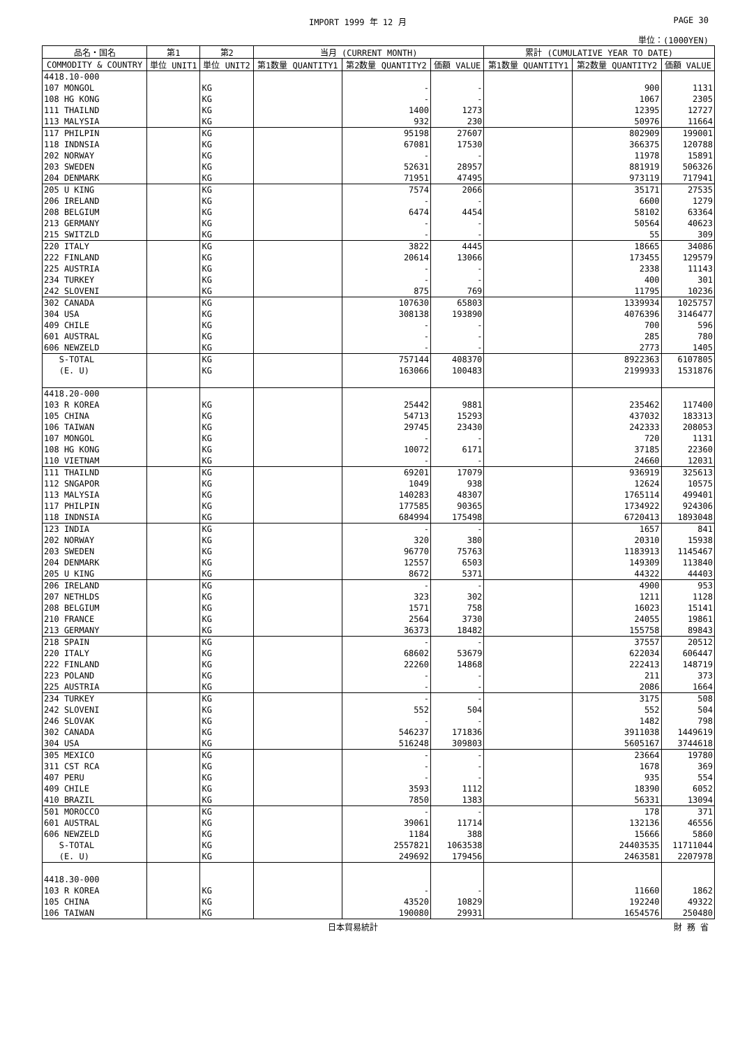IMPORT 1999 年 12 月 PAGE 30
単位：(1000YEN)
| 品名・国名 | 第1 | 第2 | 当月 (CURRENT MONTH) | | | 累計 (CUMULATIVE YEAR TO DATE) | | |
| --- | --- | --- | --- | --- | --- | --- | --- | --- |
| COMMODITY & COUNTRY | 単位 UNIT1 | 単位 UNIT2 | 第1数量 QUANTITY1 | 第2数量 QUANTITY2 | 価額 VALUE | 第1数量 QUANTITY1 | 第2数量 QUANTITY2 | 価額 VALUE |
| 4418.10-000 | | | | | | | | |
| 107 MONGOL | | KG | | - | - | | 900 | 1131 |
| 108 HG KONG | | KG | | - | - | | 1067 | 2305 |
| 111 THAILND | | KG | | 1400 | 1273 | | 12395 | 12727 |
| 113 MALYSIA | | KG | | 932 | 230 | | 50976 | 11664 |
| 117 PHILPIN | | KG | | 95198 | 27607 | | 802909 | 199001 |
| 118 INDNSIA | | KG | | 67081 | 17530 | | 366375 | 120788 |
| 202 NORWAY | | KG | | - | - | | 11978 | 15891 |
| 203 SWEDEN | | KG | | 52631 | 28957 | | 881919 | 506326 |
| 204 DENMARK | | KG | | 71951 | 47495 | | 973119 | 717941 |
| 205 U KING | | KG | | 7574 | 2066 | | 35171 | 27535 |
| 206 IRELAND | | KG | | - | - | | 6600 | 1279 |
| 208 BELGIUM | | KG | | 6474 | 4454 | | 58102 | 63364 |
| 213 GERMANY | | KG | | - | - | | 50564 | 40623 |
| 215 SWITZLD | | KG | | - | - | | 55 | 309 |
| 220 ITALY | | KG | | 3822 | 4445 | | 18665 | 34086 |
| 222 FINLAND | | KG | | 20614 | 13066 | | 173455 | 129579 |
| 225 AUSTRIA | | KG | | - | - | | 2338 | 11143 |
| 234 TURKEY | | KG | | - | - | | 400 | 301 |
| 242 SLOVENI | | KG | | 875 | 769 | | 11795 | 10236 |
| 302 CANADA | | KG | | 107630 | 65803 | | 1339934 | 1025757 |
| 304 USA | | KG | | 308138 | 193890 | | 4076396 | 3146477 |
| 409 CHILE | | KG | | - | - | | 700 | 596 |
| 601 AUSTRAL | | KG | | - | - | | 285 | 780 |
| 606 NEWZELD | | KG | | - | - | | 2773 | 1405 |
| S-TOTAL | | KG | | 757144 | 408370 | | 8922363 | 6107805 |
| (E. U) | | KG | | 163066 | 100483 | | 2199933 | 1531876 |
| 4418.20-000 | | | | | | | | |
| 103 R KOREA | | KG | | 25442 | 9881 | | 235462 | 117400 |
| 105 CHINA | | KG | | 54713 | 15293 | | 437032 | 183313 |
| 106 TAIWAN | | KG | | 29745 | 23430 | | 242333 | 208053 |
| 107 MONGOL | | KG | | - | - | | 720 | 1131 |
| 108 HG KONG | | KG | | 10072 | 6171 | | 37185 | 22360 |
| 110 VIETNAM | | KG | | - | - | | 24660 | 12031 |
| 111 THAILND | | KG | | 69201 | 17079 | | 936919 | 325613 |
| 112 SNGAPOR | | KG | | 1049 | 938 | | 12624 | 10575 |
| 113 MALYSIA | | KG | | 140283 | 48307 | | 1765114 | 499401 |
| 117 PHILPIN | | KG | | 177585 | 90365 | | 1734922 | 924306 |
| 118 INDNSIA | | KG | | 684994 | 175498 | | 6720413 | 1893048 |
| 123 INDIA | | KG | | - | - | | 1657 | 841 |
| 202 NORWAY | | KG | | 320 | 380 | | 20310 | 15938 |
| 203 SWEDEN | | KG | | 96770 | 75763 | | 1183913 | 1145467 |
| 204 DENMARK | | KG | | 12557 | 6503 | | 149309 | 113840 |
| 205 U KING | | KG | | 8672 | 5371 | | 44322 | 44403 |
| 206 IRELAND | | KG | | - | - | | 4900 | 953 |
| 207 NETHLDS | | KG | | 323 | 302 | | 1211 | 1128 |
| 208 BELGIUM | | KG | | 1571 | 758 | | 16023 | 15141 |
| 210 FRANCE | | KG | | 2564 | 3730 | | 24055 | 19861 |
| 213 GERMANY | | KG | | 36373 | 18482 | | 155758 | 89843 |
| 218 SPAIN | | KG | | - | - | | 37557 | 20512 |
| 220 ITALY | | KG | | 68602 | 53679 | | 622034 | 606447 |
| 222 FINLAND | | KG | | 22260 | 14868 | | 222413 | 148719 |
| 223 POLAND | | KG | | - | - | | 211 | 373 |
| 225 AUSTRIA | | KG | | - | - | | 2086 | 1664 |
| 234 TURKEY | | KG | | - | - | | 3175 | 508 |
| 242 SLOVENI | | KG | | 552 | 504 | | 552 | 504 |
| 246 SLOVAK | | KG | | - | - | | 1482 | 798 |
| 302 CANADA | | KG | | 546237 | 171836 | | 3911038 | 1449619 |
| 304 USA | | KG | | 516248 | 309803 | | 5605167 | 3744618 |
| 305 MEXICO | | KG | | - | - | | 23664 | 19780 |
| 311 CST RCA | | KG | | - | - | | 1678 | 369 |
| 407 PERU | | KG | | - | - | | 935 | 554 |
| 409 CHILE | | KG | | 3593 | 1112 | | 18390 | 6052 |
| 410 BRAZIL | | KG | | 7850 | 1383 | | 56331 | 13094 |
| 501 MOROCCO | | KG | | - | - | | 178 | 371 |
| 601 AUSTRAL | | KG | | 39061 | 11714 | | 132136 | 46556 |
| 606 NEWZELD | | KG | | 1184 | 388 | | 15666 | 5860 |
| S-TOTAL | | KG | | 2557821 | 1063538 | | 24403535 | 11711044 |
| (E. U) | | KG | | 249692 | 179456 | | 2463581 | 2207978 |
| 4418.30-000 | | | | | | | | |
| 103 R KOREA | | KG | | - | - | | 11660 | 1862 |
| 105 CHINA | | KG | | 43520 | 10829 | | 192240 | 49322 |
| 106 TAIWAN | | KG | | 190080 | 29931 | | 1654576 | 250480 |
日本貿易統計 財 務 省